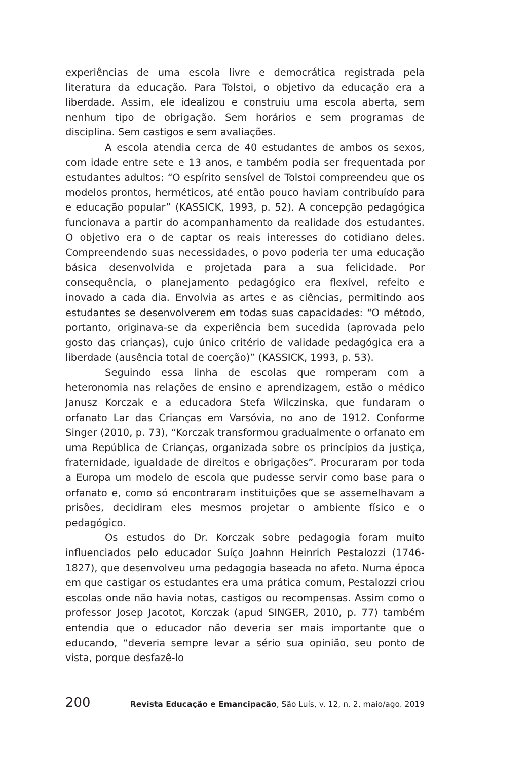experiências de uma escola livre e democrática registrada pela literatura da educação. Para Tolstoi, o objetivo da educação era a liberdade. Assim, ele idealizou e construiu uma escola aberta, sem nenhum tipo de obrigação. Sem horários e sem programas de disciplina. Sem castigos e sem avaliações.
A escola atendia cerca de 40 estudantes de ambos os sexos, com idade entre sete e 13 anos, e também podia ser frequentada por estudantes adultos: “O espírito sensível de Tolstoi compreendeu que os modelos prontos, herméticos, até então pouco haviam contribuído para e educação popular” (KASSICK, 1993, p. 52). A concepção pedagógica funcionava a partir do acompanhamento da realidade dos estudantes. O objetivo era o de captar os reais interesses do cotidiano deles. Compreendendo suas necessidades, o povo poderia ter uma educação básica desenvolvida e projetada para a sua felicidade. Por consequência, o planejamento pedagógico era flexível, refeito e inovado a cada dia. Envolvia as artes e as ciências, permitindo aos estudantes se desenvolverem em todas suas capacidades: “O método, portanto, originava-se da experiência bem sucedida (aprovada pelo gosto das crianças), cujo único critério de validade pedagógica era a liberdade (ausência total de coerção)” (KASSICK, 1993, p. 53).
Seguindo essa linha de escolas que romperam com a heteronomia nas relações de ensino e aprendizagem, estão o médico Janusz Korczak e a educadora Stefa Wilczinska, que fundaram o orfanato Lar das Crianças em Varsóvia, no ano de 1912. Conforme Singer (2010, p. 73), “Korczak transformou gradualmente o orfanato em uma República de Crianças, organizada sobre os princípios da justiça, fraternidade, igualdade de direitos e obrigações”. Procuraram por toda a Europa um modelo de escola que pudesse servir como base para o orfanato e, como só encontraram instituições que se assemelhavam a prisões, decidiram eles mesmos projetar o ambiente físico e o pedagógico.
Os estudos do Dr. Korczak sobre pedagogia foram muito influenciados pelo educador Suíço Joahnn Heinrich Pestalozzi (1746-1827), que desenvolveu uma pedagogia baseada no afeto. Numa época em que castigar os estudantes era uma prática comum, Pestalozzi criou escolas onde não havia notas, castigos ou recompensas. Assim como o professor Josep Jacotot, Korczak (apud SINGER, 2010, p. 77) também entendia que o educador não deveria ser mais importante que o educando, “deveria sempre levar a sério sua opinião, seu ponto de vista, porque desfazê-lo
200 Revista Educação e Emancipação, São Luís, v. 12, n. 2, maio/ago. 2019